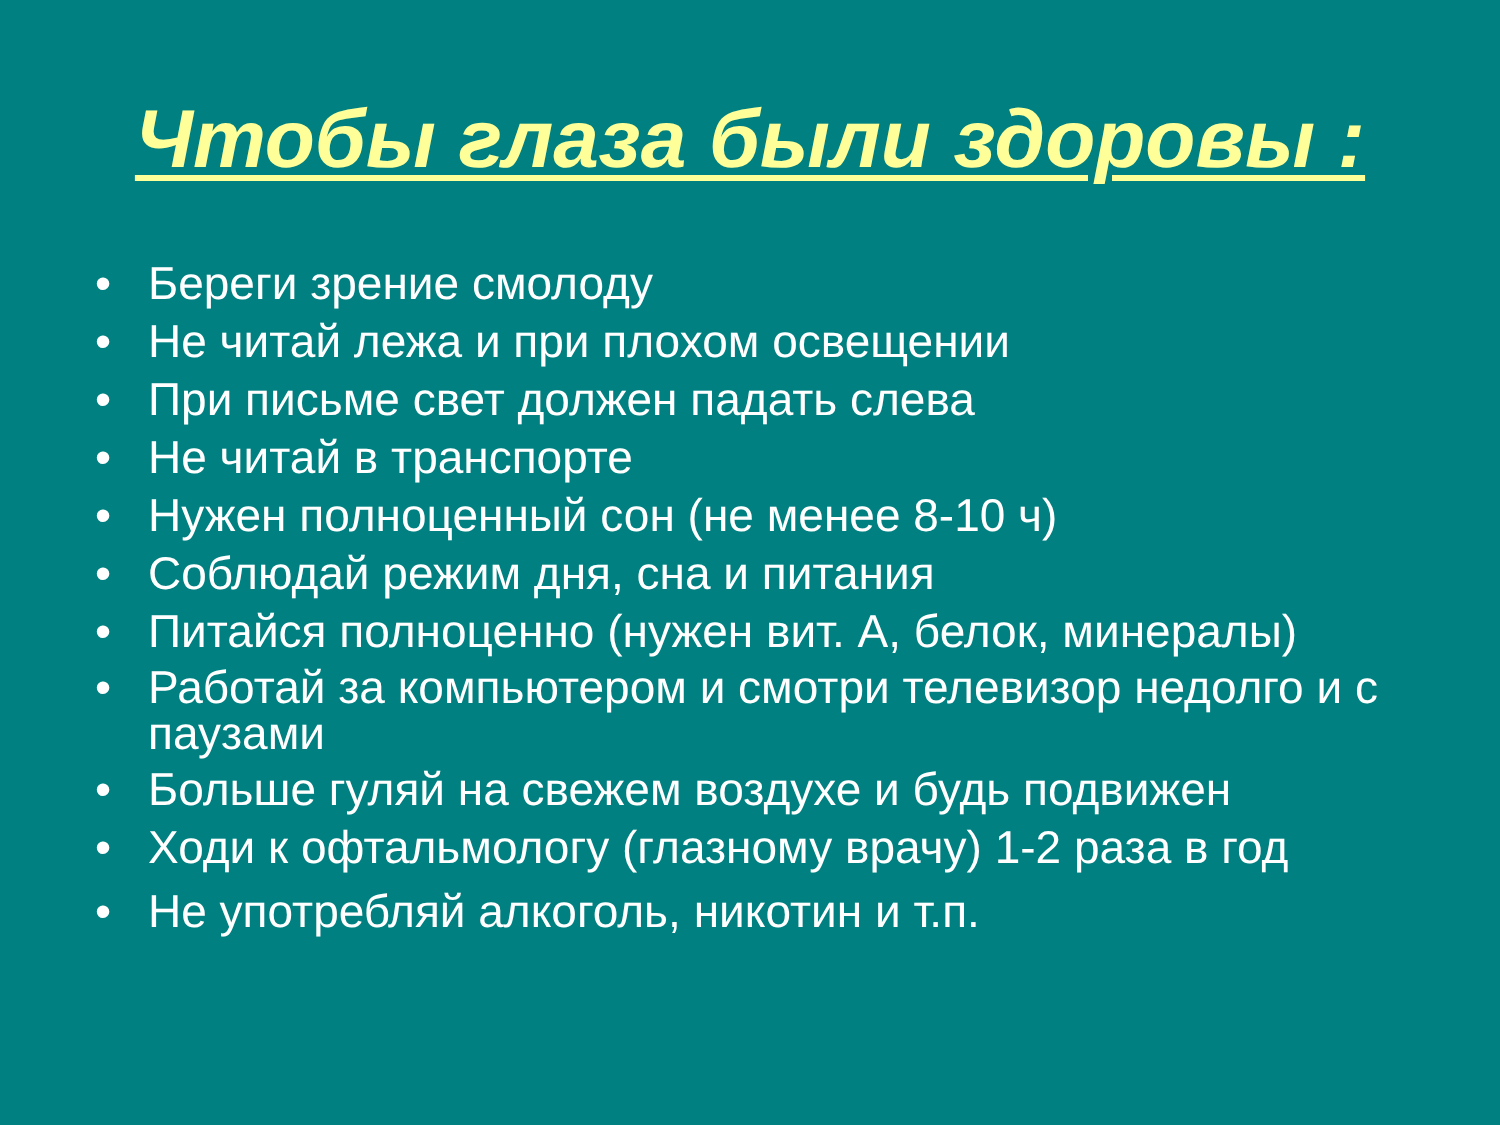Чтобы глаза были здоровы :
• Береги зрение смолоду
• Не читай лежа и при плохом освещении
• При письме свет должен падать слева
• Не читай в транспорте
• Нужен полноценный сон (не менее 8-10 ч)
• Соблюдай режим дня, сна и питания
• Питайся полноценно (нужен вит. А, белок, минералы)
• Работай за компьютером и смотри телевизор недолго и с паузами
• Больше гуляй на свежем воздухе и будь подвижен
• Ходи к офтальмологу (глазному врачу) 1-2 раза в год
• Не употребляй алкоголь, никотин и т.п.